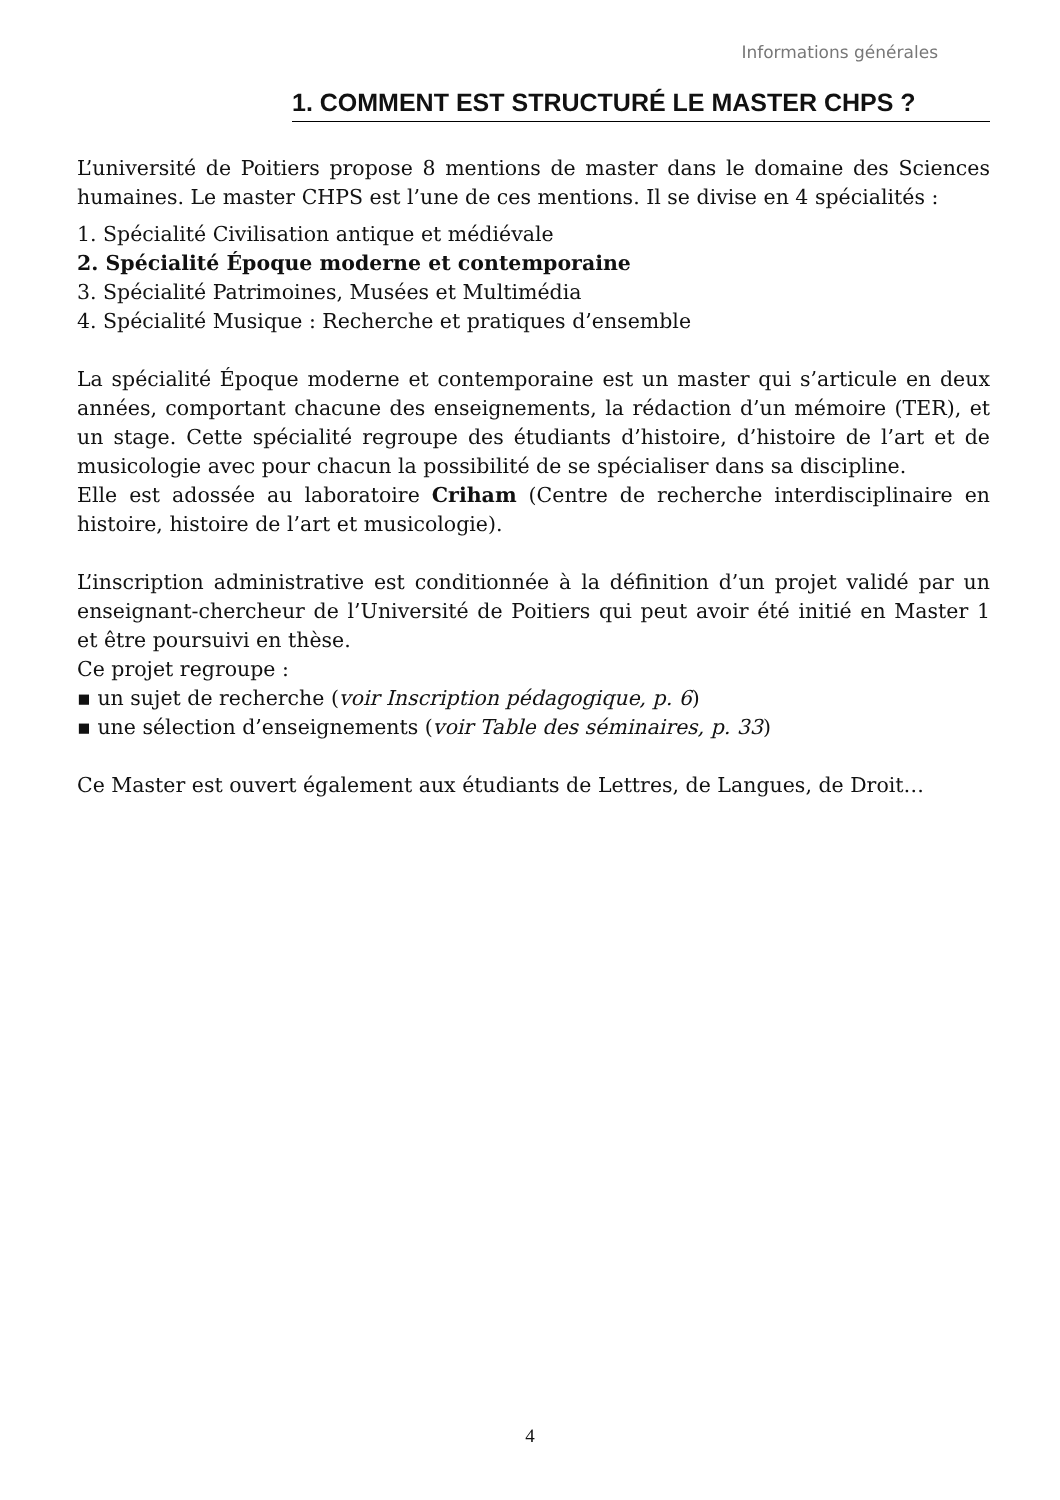Informations générales
1. COMMENT EST STRUCTURÉ LE MASTER CHPS ?
L’université de Poitiers propose 8 mentions de master dans le domaine des Sciences humaines. Le master CHPS est l’une de ces mentions. Il se divise en 4 spécialités :
1. Spécialité Civilisation antique et médiévale
2. Spécialité Époque moderne et contemporaine
3. Spécialité Patrimoines, Musées et Multimédia
4. Spécialité Musique : Recherche et pratiques d’ensemble
La spécialité Époque moderne et contemporaine est un master qui s’articule en deux années, comportant chacune des enseignements, la rédaction d’un mémoire (TER), et un stage. Cette spécialité regroupe des étudiants d’histoire, d’histoire de l’art et de musicologie avec pour chacun la possibilité de se spécialiser dans sa discipline.
Elle est adossée au laboratoire Criham (Centre de recherche interdisciplinaire en histoire, histoire de l’art et musicologie).
L’inscription administrative est conditionnée à la définition d’un projet validé par un enseignant-chercheur de l’Université de Poitiers qui peut avoir été initié en Master 1 et être poursuivi en thèse.
Ce projet regroupe :
▪ un sujet de recherche (voir Inscription pédagogique, p. 6)
▪ une sélection d’enseignements (voir Table des séminaires, p. 33)
Ce Master est ouvert également aux étudiants de Lettres, de Langues, de Droit…
4